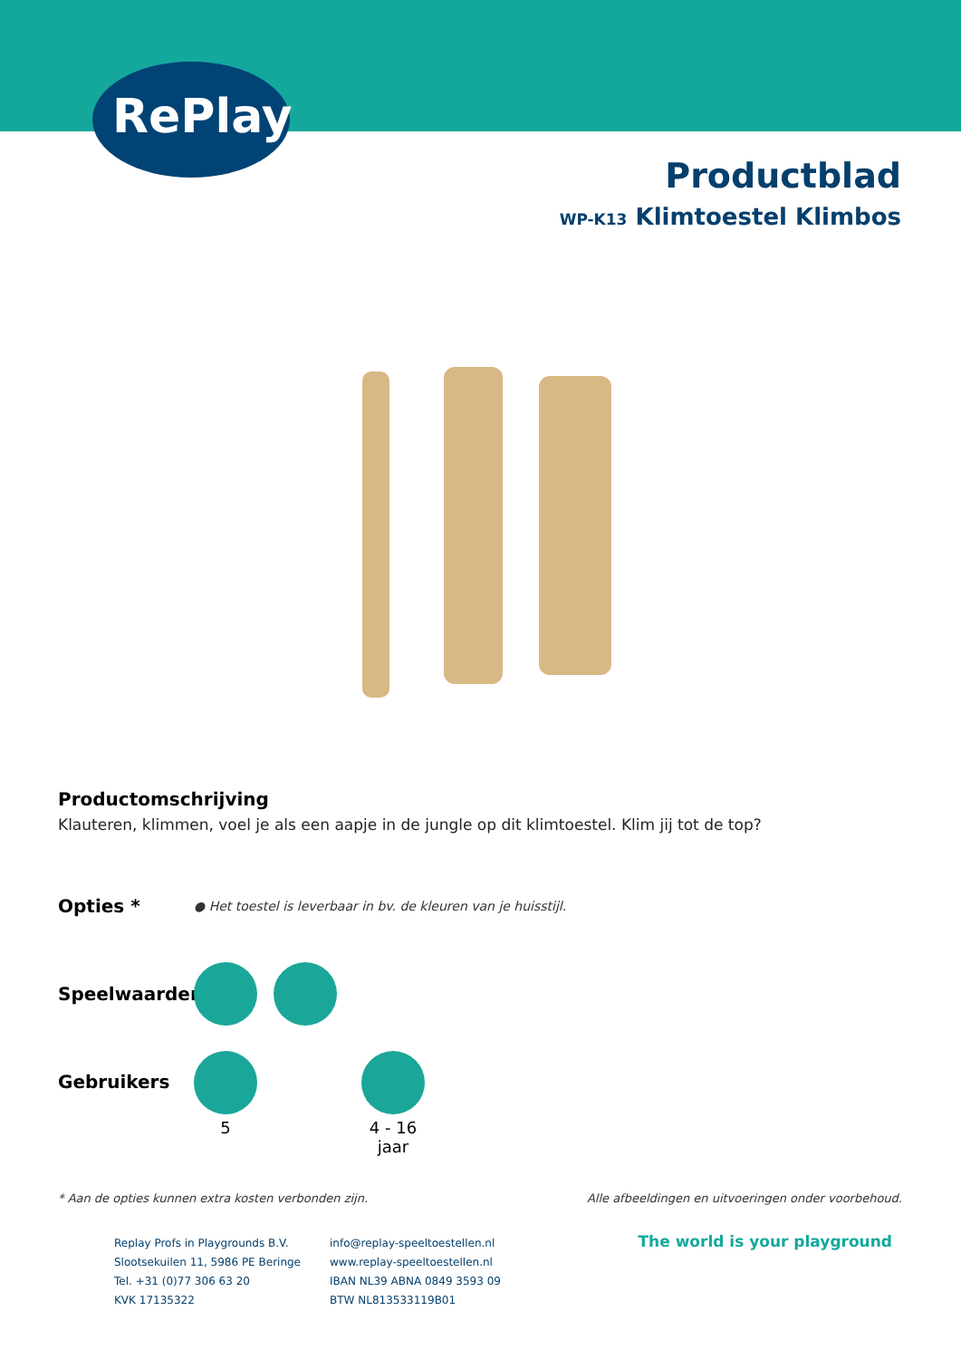RePlay
Productblad
WP-K13 Klimtoestel Klimbos
Productomschrijving
Klauteren, klimmen, voel je als een aapje in de jungle op dit klimtoestel. Klim jij tot de top?
Opties *
● Het toestel is leverbaar in bv. de kleuren van je huisstijl.
Speelwaarden
Gebruikers
5 4 - 16 jaar
* Aan de opties kunnen extra kosten verbonden zijn. Alle afbeeldingen en uitvoeringen onder voorbehoud.
Replay Profs in Playgrounds B.V.
Slootsekuilen 11, 5986 PE Beringe
Tel. +31 (0)77 306 63 20
KVK 17135322
info@replay-speeltoestellen.nl
www.replay-speeltoestellen.nl
IBAN NL39 ABNA 0849 3593 09
BTW NL813533119B01
The world is your playground